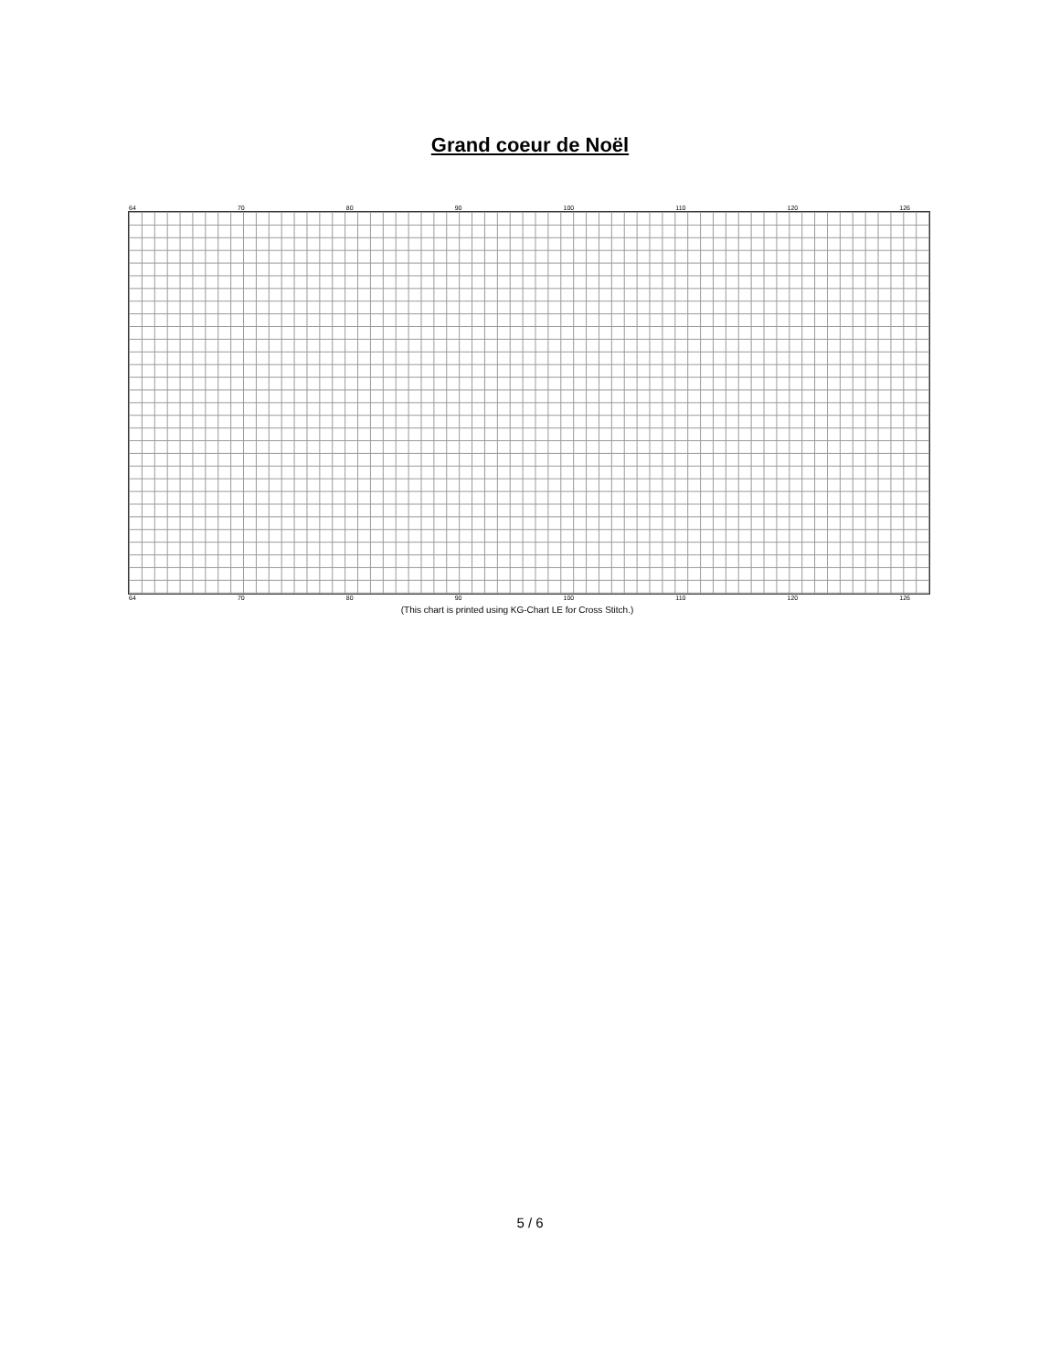Grand coeur de Noël
64 70 80 90 100 110 120 126
64 70 80 90 100 110 120 126
(This chart is printed using KG-Chart LE for Cross Stitch.)
5 / 6